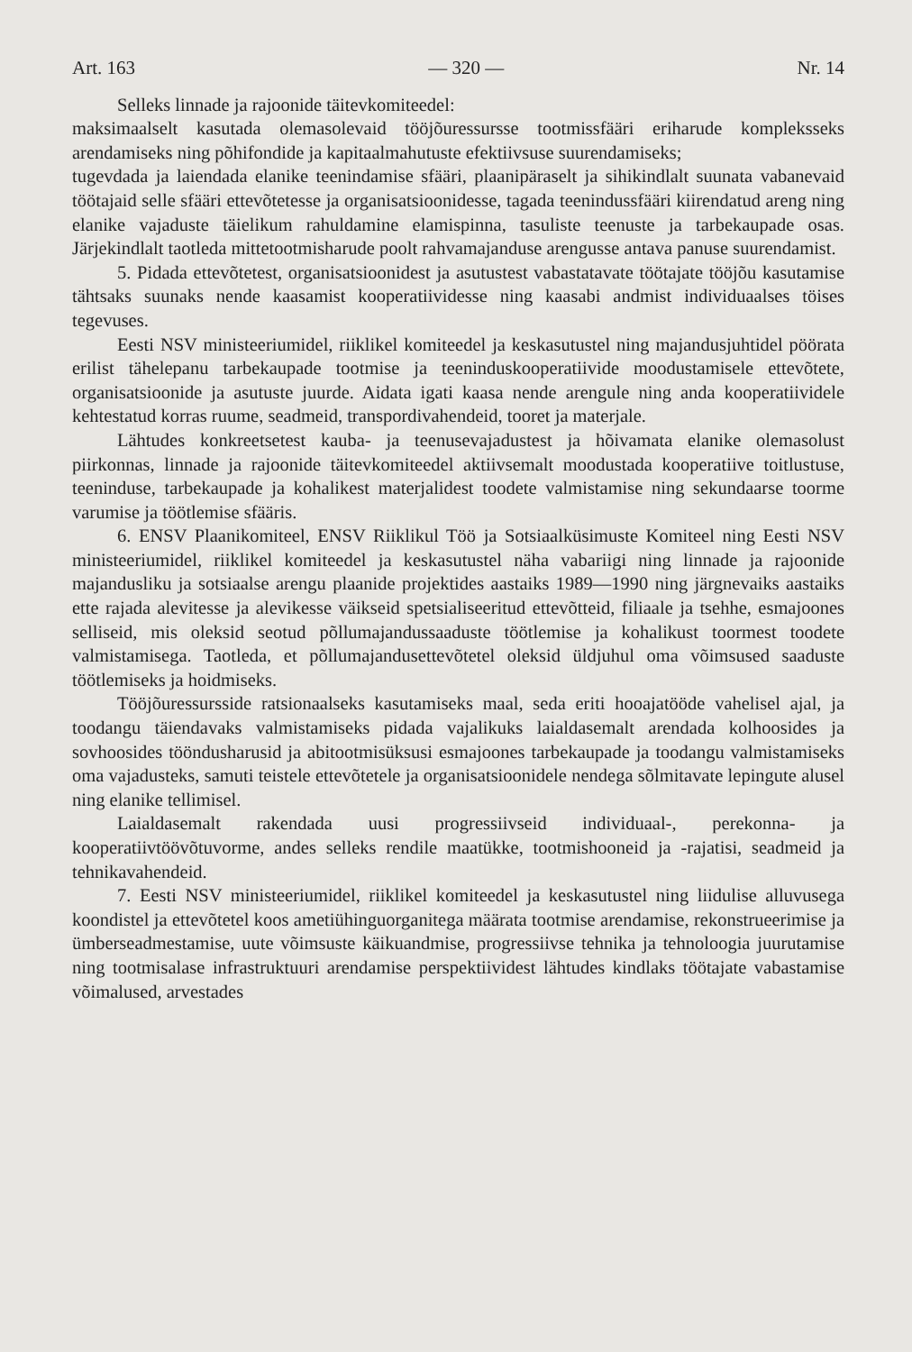Art. 163 — 320 — Nr. 14
Selleks linnade ja rajoonide täitevkomiteedel:
maksimaalselt kasutada olemasolevaid tööjõuressursse tootmissfääri eriharude kompleksseks arendamiseks ning põhifondide ja kapitaalmahutuste efektiivsuse suurendamiseks;
tugevdada ja laiendada elanike teenindamise sfääri, plaanipäraselt ja sihikindlalt suunata vabanevaid töötajaid selle sfääri ettevõtetesse ja organisatsioonidesse, tagada teenindussfääri kiirendatud areng ning elanike vajaduste täielikum rahuldamine elamispinna, tasuliste teenuste ja tarbekaupade osas. Järjekindlalt taotleda mittetootmisharude poolt rahvamajanduse arengusse antava panuse suurendamist.
5. Pidada ettevõtetest, organisatsioonidest ja asutustest vabastatavate töötajate tööjõu kasutamise tähtsaks suunaks nende kaasamist kooperatiividesse ning kaasabi andmist individuaalses töises tegevuses.
Eesti NSV ministeeriumidel, riiklikel komiteedel ja keskasutustel ning majandusjuhtidel pöörata erilist tähelepanu tarbekaupade tootmise ja teeninduskooperatiivide moodustamisele ettevõtete, organisatsioonide ja asutuste juurde. Aidata igati kaasa nende arengule ning anda kooperatiividele kehtestatud korras ruume, seadmeid, transpordivahendeid, tooret ja materjale.
Lähtudes konkreetsetest kauba- ja teenusevajadustest ja hõivamata elanike olemasolust piirkonnas, linnade ja rajoonide täitevkomiteedel aktiivsemalt moodustada kooperatiive toitlustuse, teeninduse, tarbekaupade ja kohalikest materjalidest toodete valmistamise ning sekundaarse toorme varumise ja töötlemise sfääris.
6. ENSV Plaanikomiteel, ENSV Riiklikul Töö ja Sotsiaalküsimuste Komiteel ning Eesti NSV ministeeriumidel, riiklikel komiteedel ja keskasutustel näha vabariigi ning linnade ja rajoonide majandusliku ja sotsiaalse arengu plaanide projektides aastaiks 1989—1990 ning järgnevaiks aastaiks ette rajada alevitesse ja alevikesse väikseid spetsialiseeritud ettevõtteid, filiaale ja tsehhe, esmajoones selliseid, mis oleksid seotud põllumajandussaaduste töötlemise ja kohalikust toormest toodete valmistamisega. Taotleda, et põllumajandusettevõtetel oleksid üldjuhul oma võimsused saaduste töötlemiseks ja hoidmiseks.
Tööjõuressursside ratsionaalseks kasutamiseks maal, seda eriti hooajatööde vahelisel ajal, ja toodangu täiendavaks valmistamiseks pidada vajalikuks laialdasemalt arendada kolhoosides ja sovhoosides tööndusharusid ja abitootmisüksusi esmajoones tarbekaupade ja toodangu valmistamiseks oma vajadusteks, samuti teistele ettevõtetele ja organisatsioonidele nendega sõlmitavate lepingute alusel ning elanike tellimisel.
Laialdasemalt rakendada uusi progressiivseid individuaal-, perekonna- ja kooperatiivtöövõtuvorme, andes selleks rendile maatükke, tootmishooneid ja -rajatisi, seadmeid ja tehnikavahendeid.
7. Eesti NSV ministeeriumidel, riiklikel komiteedel ja keskasutustel ning liidulise alluvusega koondistel ja ettevõtetel koos ametiühinguorganitega määrata tootmise arendamise, rekonstrueerimise ja ümberseadmestamise, uute võimsuste käikuandmise, progressiivse tehnika ja tehnoloogia juurutamise ning tootmisalase infrastruktuuri arendamise perspektiividest lähtudes kindlaks töötajate vabastamise võimalused, arvestades